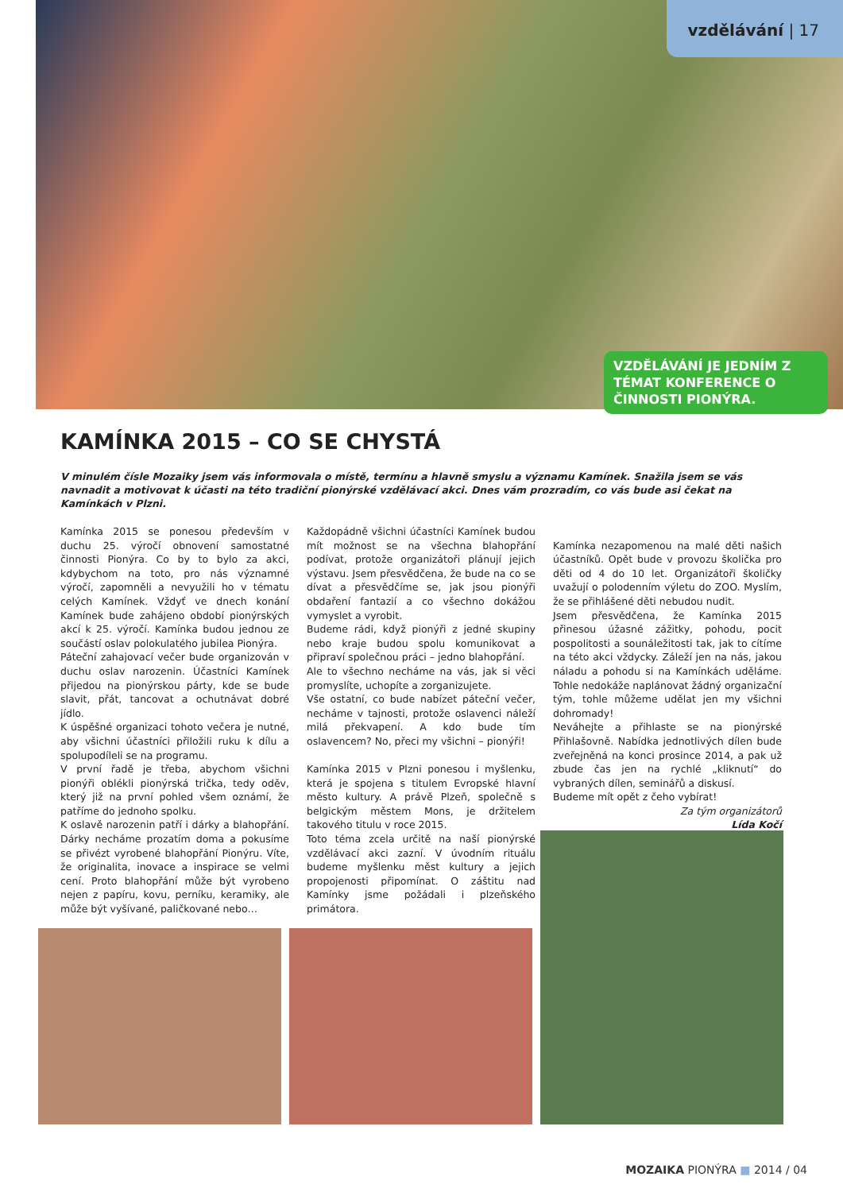vzdělávání | 17
VZDĚLÁVÁNÍ JE JEDNÍM Z TÉMAT KONFERENCE O ČINNOSTI PIONÝRA.
KAMÍNKA 2015 – CO SE CHYSTÁ
V minulém čísle Mozaiky jsem vás informovala o místě, termínu a hlavně smyslu a významu Kamínek. Snažila jsem se vás navnadit a motivovat k účasti na této tradiční pionýrské vzdělávací akci. Dnes vám prozradím, co vás bude asi čekat na Kamínkách v Plzni.
Kamínka 2015 se ponesou především v duchu 25. výročí obnovení samostatné činnosti Pionýra. Co by to bylo za akci, kdybychom na toto, pro nás významné výročí, zapomněli a nevyužili ho v tématu celých Kamínek. Vždyť ve dnech konání Kamínek bude zahájeno období pionýrských akcí k 25. výročí. Kamínka budou jednou ze součástí oslav polokulatého jubilea Pionýra.
Páteční zahajovací večer bude organizován v duchu oslav narozenin. Účastníci Kamínek přijedou na pionýrskou párty, kde se bude slavit, přát, tancovat a ochutnávat dobré jídlo.
K úspěšné organizaci tohoto večera je nutné, aby všichni účastníci přiložili ruku k dílu a spolupodíleli se na programu.
V první řadě je třeba, abychom všichni pionýři oblékli pionýrská trička, tedy oděv, který již na první pohled všem oznámí, že patříme do jednoho spolku.
K oslavě narozenin patří i dárky a blahopřání. Dárky necháme prozatím doma a pokusíme se přivézt vyrobené blahopřání Pionýru. Víte, že originalita, inovace a inspirace se velmi cení. Proto blahopřání může být vyrobeno nejen z papíru, kovu, perníku, keramiky, ale může být vyšívané, paličkované nebo…
Každopádně všichni účastníci Kamínek budou mít možnost se na všechna blahopřání podívat, protože organizátoři plánují jejich výstavu. Jsem přesvědčena, že bude na co se dívat a přesvědčíme se, jak jsou pionýři obdaření fantazií a co všechno dokážou vymyslet a vyrobit.
Budeme rádi, když pionýři z jedné skupiny nebo kraje budou spolu komunikovat a připraví společnou práci – jedno blahopřání.
Ale to všechno necháme na vás, jak si věci promyslíte, uchopíte a zorganizujete.
Vše ostatní, co bude nabízet páteční večer, necháme v tajnosti, protože oslavenci náleží milá překvapení. A kdo bude tím oslavencem? No, přeci my všichni – pionýři!
Kamínka 2015 v Plzni ponesou i myšlenku, která je spojena s titulem Evropské hlavní město kultury. A právě Plzeň, společně s belgickým městem Mons, je držitelem takového titulu v roce 2015.
Toto téma zcela určitě na naší pionýrské vzdělávací akci zazní. V úvodním rituálu budeme myšlenku měst kultury a jejich propojenosti připomínat. O záštitu nad Kamínky jsme požádali i plzeňského primátora.
Kamínka nezapomenou na malé děti našich účastníků. Opět bude v provozu školička pro děti od 4 do 10 let. Organizátoři školičky uvažují o polodenním výletu do ZOO. Myslím, že se přihlášené děti nebudou nudit.
Jsem přesvědčena, že Kamínka 2015 přinesou úžasné zážitky, pohodu, pocit pospolitosti a sounáležitosti tak, jak to cítíme na této akci vždycky. Záleží jen na nás, jakou náladu a pohodu si na Kamínkách uděláme. Tohle nedokáže naplánovat žádný organizační tým, tohle můžeme udělat jen my všichni dohromady!
Neváhejte a přihlaste se na pionýrské Přihlašovně. Nabídka jednotlivých dílen bude zveřejněná na konci prosince 2014, a pak už zbude čas jen na rychlé „kliknutí“ do vybraných dílen, seminářů a diskusí.
Budeme mít opět z čeho vybírat!
Za tým organizátorů
Lída Kočí
MOZAIKA PIONÝRA ■ 2014 / 04